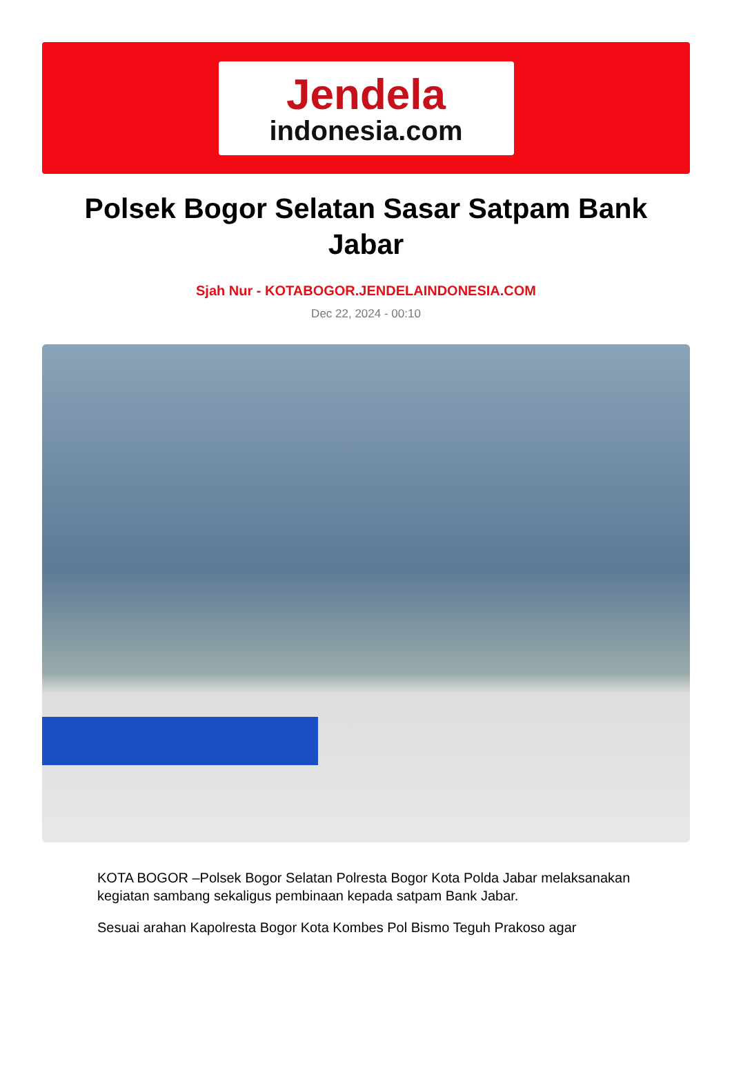Jendela
indonesia.com
Polsek Bogor Selatan Sasar Satpam Bank Jabar
Sjah Nur - KOTABOGOR.JENDELAINDONESIA.COM
Dec 22, 2024 - 00:10
KOTA BOGOR –Polsek Bogor Selatan Polresta Bogor Kota Polda Jabar melaksanakan kegiatan sambang sekaligus pembinaan kepada satpam Bank Jabar.
Sesuai arahan Kapolresta Bogor Kota Kombes Pol Bismo Teguh Prakoso agar